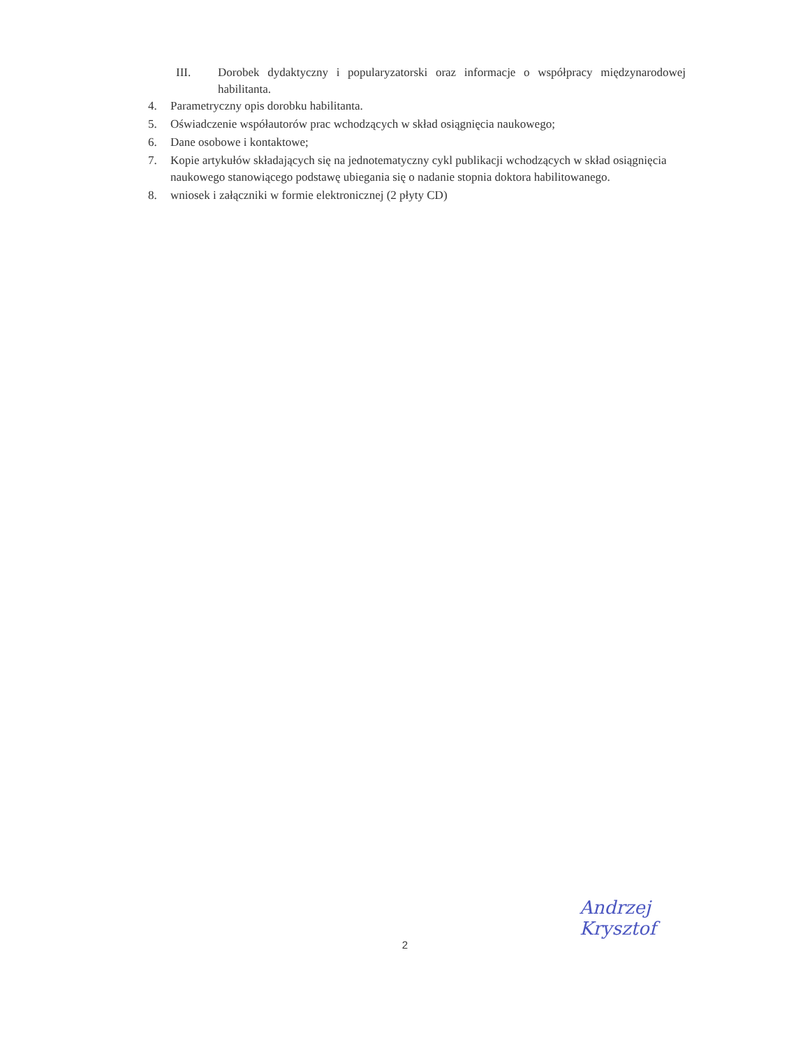III. Dorobek dydaktyczny i popularyzatorski oraz informacje o współpracy międzynarodowej habilitanta.
4. Parametryczny opis dorobku habilitanta.
5. Oświadczenie współautorów prac wchodzących w skład osiągnięcia naukowego;
6. Dane osobowe i kontaktowe;
7. Kopie artykułów składających się na jednotematyczny cykl publikacji wchodzących w skład osiągnięcia naukowego stanowiącego podstawę ubiegania się o nadanie stopnia doktora habilitowanego.
8. wniosek i załączniki w formie elektronicznej (2 płyty CD)
Andrzej
Krysztof
2